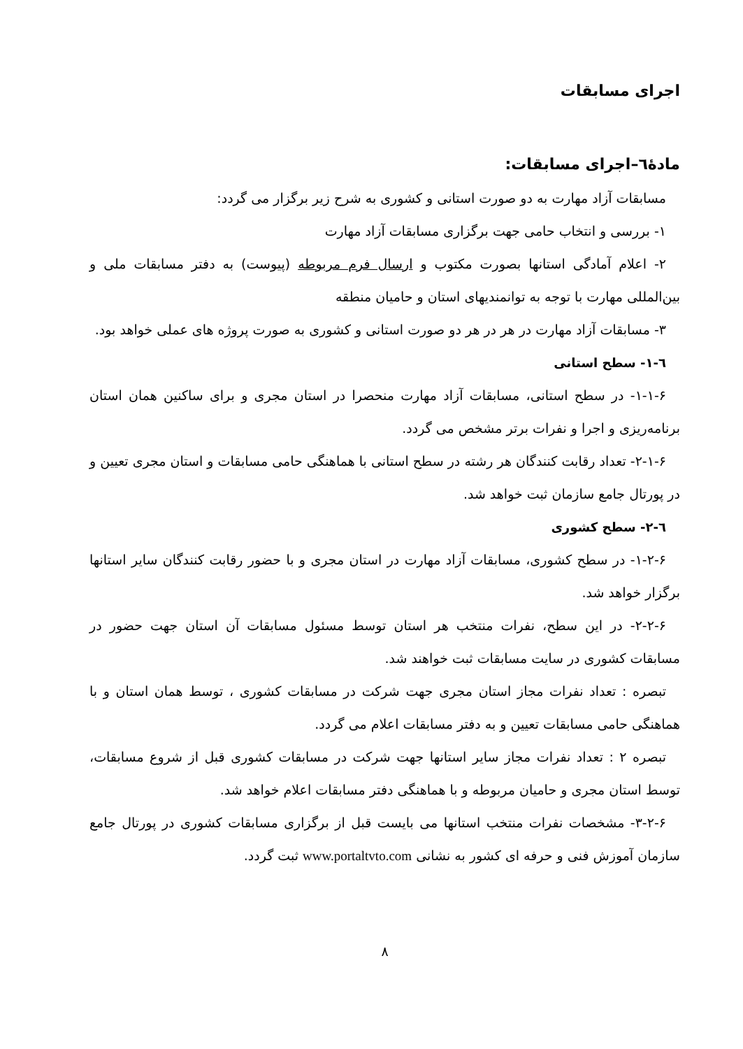اجرای مسابقات
مادهٔ٦–اجرای مسابقات:
مسابقات آزاد مهارت به دو صورت استانی و کشوری به شرح زیر برگزار می گردد:
١- بررسی و انتخاب حامی جهت برگزاری مسابقات آزاد مهارت
٢- اعلام آمادگی استانها بصورت مکتوب و ارسال فرم مربوطه (پیوست) به دفتر مسابقات ملی و بین‌المللی مهارت با توجه به توانمندیهای استان و حامیان منطقه
٣- مسابقات آزاد مهارت در هر در هر دو صورت استانی و کشوری به صورت پروژه های عملی خواهد بود.
٦-١- سطح استانی
۶-١-١- در سطح استانی، مسابقات آزاد مهارت منحصرا در استان مجری و برای ساکنین همان استان برنامه‌ریزی و اجرا و نفرات برتر مشخص می گردد.
۶-١-٢- تعداد رقابت کنندگان هر رشته در سطح استانی با هماهنگی حامی مسابقات و استان مجری تعیین و در پورتال جامع سازمان ثبت خواهد شد.
٦-٢- سطح کشوری
۶-٢-١- در سطح کشوری، مسابقات آزاد مهارت در استان مجری و با حضور رقابت کنندگان سایر استانها برگزار خواهد شد.
۶-٢-٢- در این سطح، نفرات منتخب هر استان توسط مسئول مسابقات آن استان جهت حضور در مسابقات کشوری در سایت مسابقات ثبت خواهند شد.
تبصره : تعداد نفرات مجاز استان مجری جهت شرکت در مسابقات کشوری ، توسط همان استان و با هماهنگی حامی مسابقات تعیین و به دفتر مسابقات اعلام می گردد.
تبصره ٢ : تعداد نفرات مجاز سایر استانها جهت شرکت در مسابقات کشوری قبل از شروع مسابقات، توسط استان مجری و حامیان مربوطه و با هماهنگی دفتر مسابقات اعلام خواهد شد.
۶-٢-٣- مشخصات نفرات منتخب استانها می بایست قبل از برگزاری مسابقات کشوری در پورتال جامع سازمان آموزش فنی و حرفه ای کشور به نشانی www.portaltvto.com ثبت گردد.
٨